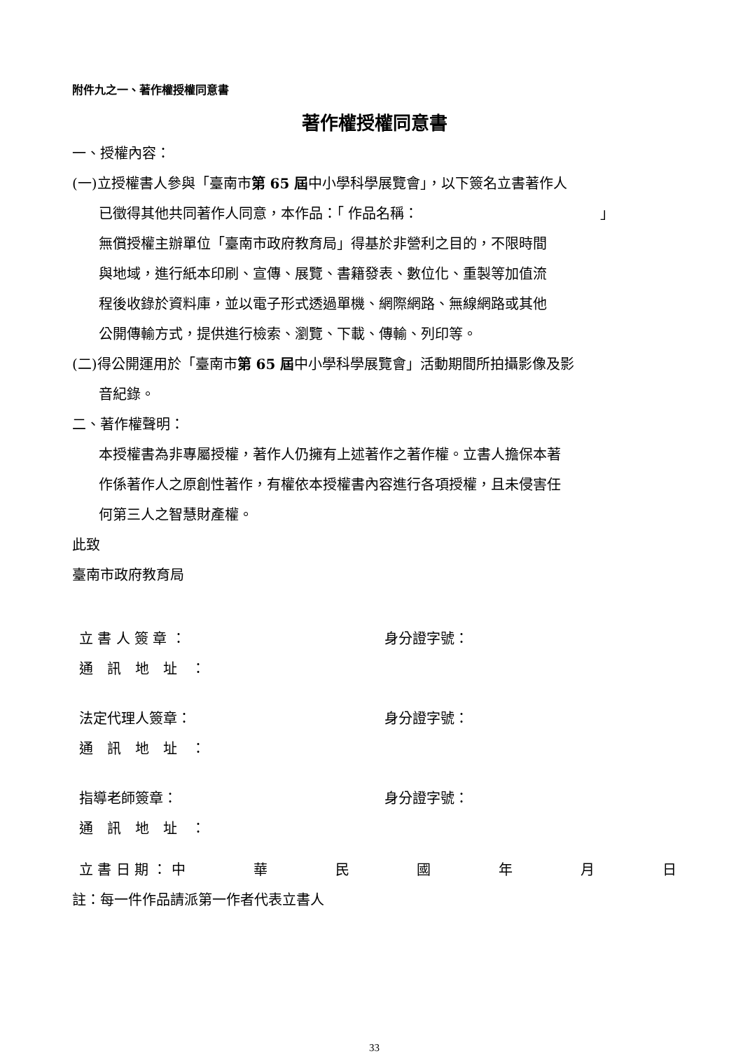附件九之一、著作權授權同意書
著作權授權同意書
一、授權內容：
(一)立授權書人參與「臺南市第 65 屆中小學科學展覽會」，以下簽名立書著作人
已徵得其他共同著作人同意，本作品：「 作品名稱：　　　　　　　　　　　　　」
無償授權主辦單位「臺南市政府教育局」得基於非營利之目的，不限時間
與地域，進行紙本印刷、宣傳、展覽、書籍發表、數位化、重製等加值流
程後收錄於資料庫，並以電子形式透過單機、網際網路、無線網路或其他
公開傳輸方式，提供進行檢索、瀏覽、下載、傳輸、列印等。
(二)得公開運用於「臺南市第 65 屆中小學科學展覽會」活動期間所拍攝影像及影
音紀錄。
二、著作權聲明：
本授權書為非專屬授權，著作人仍擁有上述著作之著作權。立書人擔保本著
作係著作人之原創性著作，有權依本授權書內容進行各項授權，且未侵害任
何第三人之智慧財產權。
此致
臺南市政府教育局
立 書 人 簽 章 ： 身分證字號：
通　訊　地　址　：
法定代理人簽章： 身分證字號：
通　訊　地　址　：
指導老師簽章： 身分證字號：
通　訊　地　址　：
立 書 日 期 ： 中 華民國年月日
註：每一件作品請派第一作者代表立書人
33